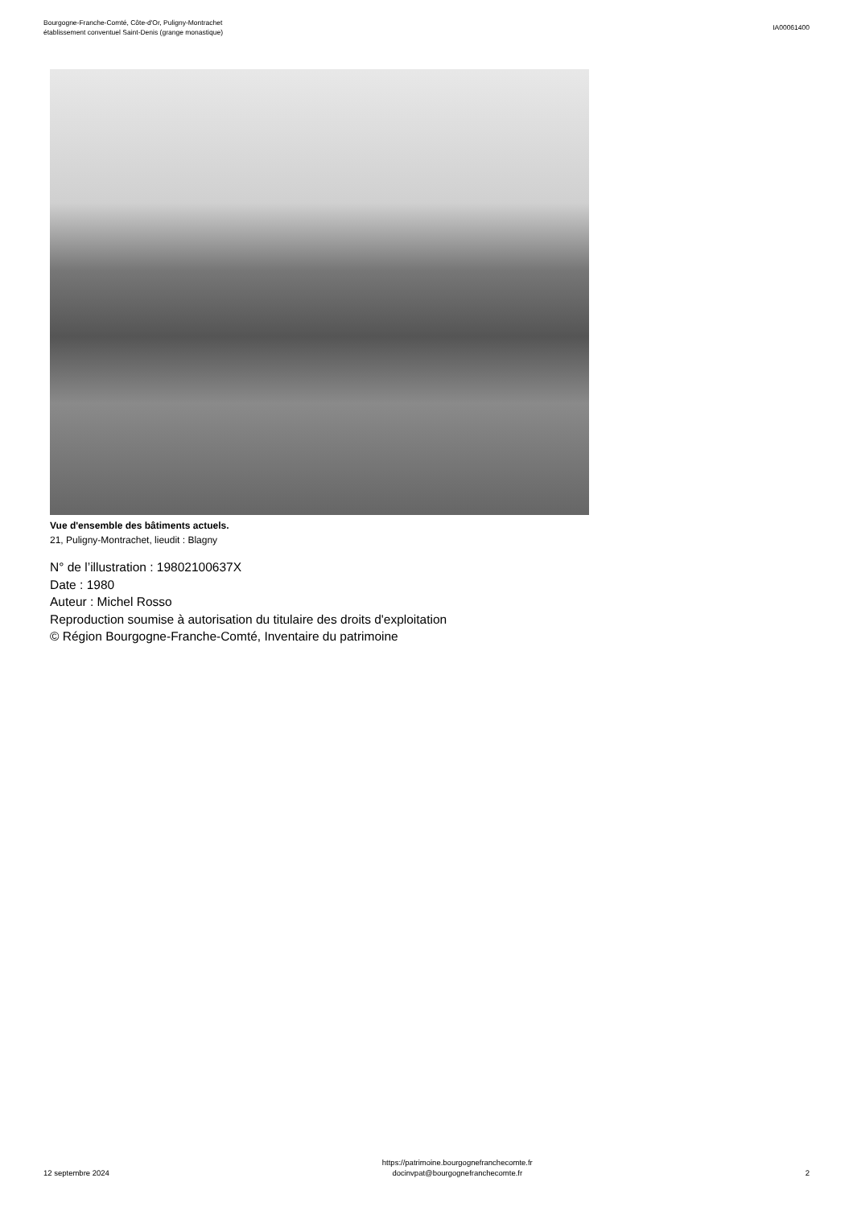Bourgogne-Franche-Comté, Côte-d'Or, Puligny-Montrachet
établissement conventuel Saint-Denis (grange monastique)
IA00061400
Vue d'ensemble des bâtiments actuels.
21, Puligny-Montrachet, lieudit : Blagny
N° de l’illustration : 19802100637X
Date : 1980
Auteur : Michel Rosso
Reproduction soumise à autorisation du titulaire des droits d'exploitation
© Région Bourgogne-Franche-Comté, Inventaire du patrimoine
12 septembre 2024
https://patrimoine.bourgognefranchecomte.fr
docinvpat@bourgognefranchecomte.fr
2